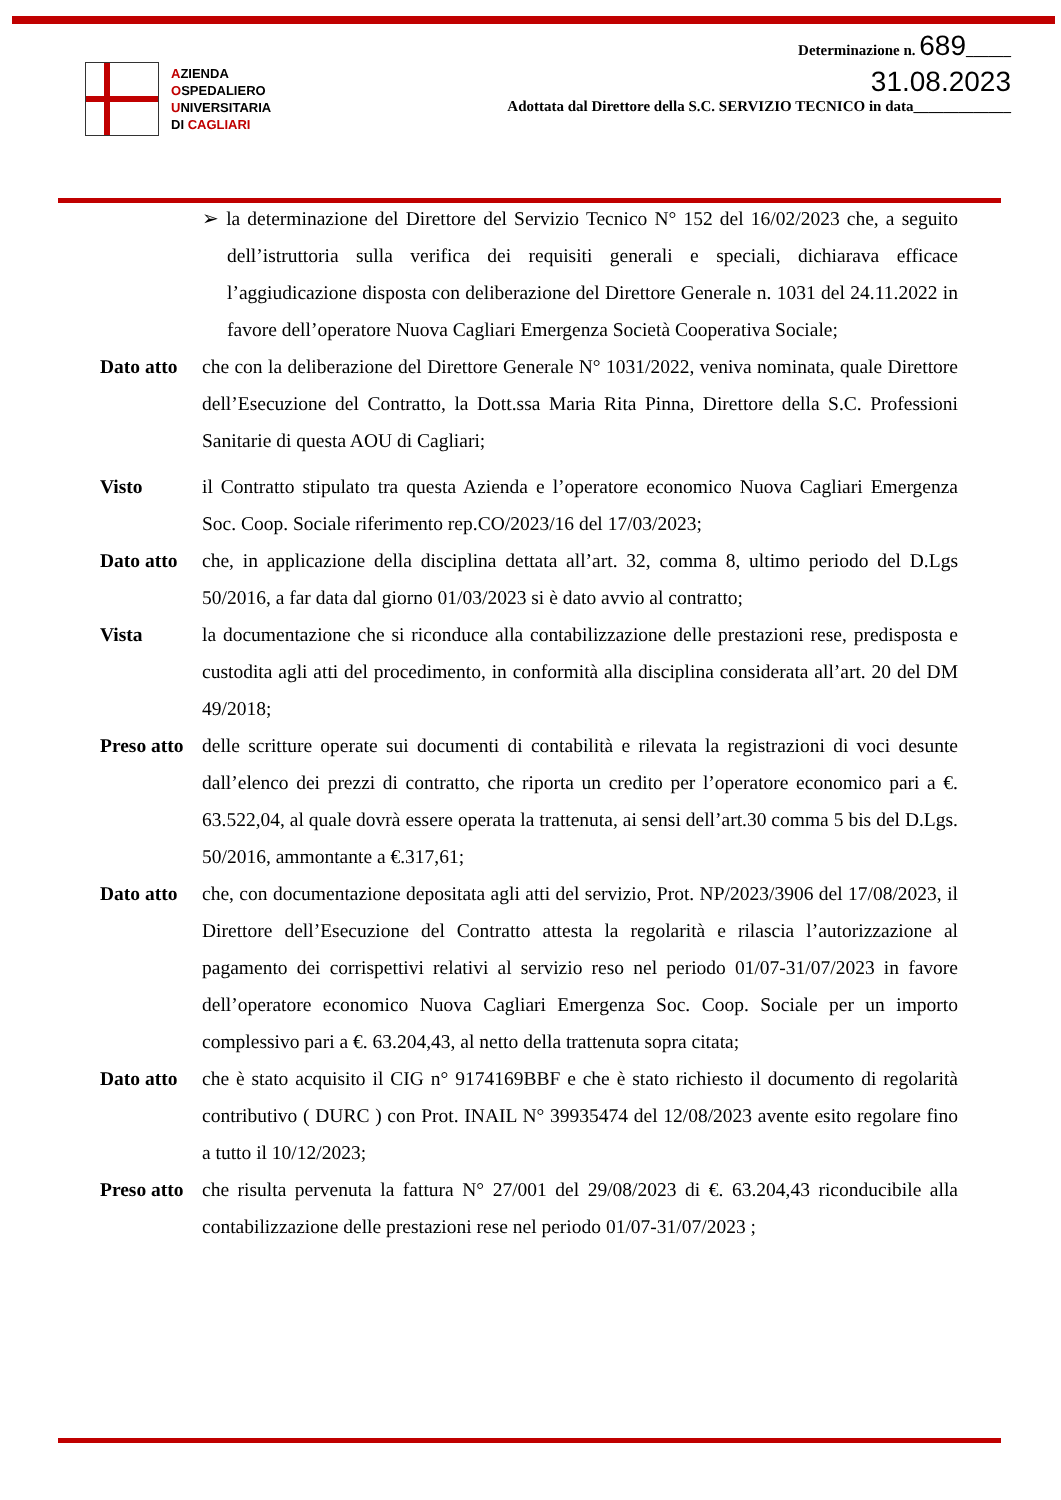AZIENDA
OSPEDALIERO
UNIVERSITARIA
DI CAGLIARI
Determinazione n. 689______
31.08.2023
Adottata dal Direttore della S.C. SERVIZIO TECNICO in data_____________
➢ la determinazione del Direttore del Servizio Tecnico N° 152 del 16/02/2023 che, a seguito dell’istruttoria sulla verifica dei requisiti generali e speciali, dichiarava efficace l’aggiudicazione disposta con deliberazione del Direttore Generale n. 1031 del 24.11.2022 in favore dell’operatore Nuova Cagliari Emergenza Società Cooperativa Sociale;
Dato atto
che con la deliberazione del Direttore Generale N° 1031/2022, veniva nominata, quale Direttore dell’Esecuzione del Contratto, la Dott.ssa Maria Rita Pinna, Direttore della S.C. Professioni Sanitarie di questa AOU di Cagliari;
Visto il Contratto stipulato tra questa Azienda e l’operatore economico Nuova Cagliari Emergenza Soc. Coop. Sociale riferimento rep.CO/2023/16 del 17/03/2023;
Dato atto
che, in applicazione della disciplina dettata all’art. 32, comma 8, ultimo periodo del D.Lgs 50/2016, a far data dal giorno 01/03/2023 si è dato avvio al contratto;
Vista la documentazione che si riconduce alla contabilizzazione delle prestazioni rese, predisposta e custodita agli atti del procedimento, in conformità alla disciplina considerata all’art. 20 del DM 49/2018;
Preso atto
delle scritture operate sui documenti di contabilità e rilevata la registrazioni di voci desunte dall’elenco dei prezzi di contratto, che riporta un credito per l’operatore economico pari a €. 63.522,04, al quale dovrà essere operata la trattenuta, ai sensi dell’art.30 comma 5 bis del D.Lgs. 50/2016, ammontante a €.317,61;
Dato atto
che, con documentazione depositata agli atti del servizio, Prot. NP/2023/3906 del 17/08/2023, il Direttore dell’Esecuzione del Contratto attesta la regolarità e rilascia l’autorizzazione al pagamento dei corrispettivi relativi al servizio reso nel periodo 01/07-31/07/2023 in favore dell’operatore economico Nuova Cagliari Emergenza Soc. Coop. Sociale per un importo complessivo pari a €. 63.204,43, al netto della trattenuta sopra citata;
Dato atto
che è stato acquisito il CIG n° 9174169BBF e che è stato richiesto il documento di regolarità contributivo ( DURC ) con Prot. INAIL N° 39935474 del 12/08/2023 avente esito regolare fino a tutto il 10/12/2023;
Preso atto
che risulta pervenuta la fattura N° 27/001 del 29/08/2023 di €. 63.204,43 riconducibile alla contabilizzazione delle prestazioni rese nel periodo 01/07-31/07/2023 ;